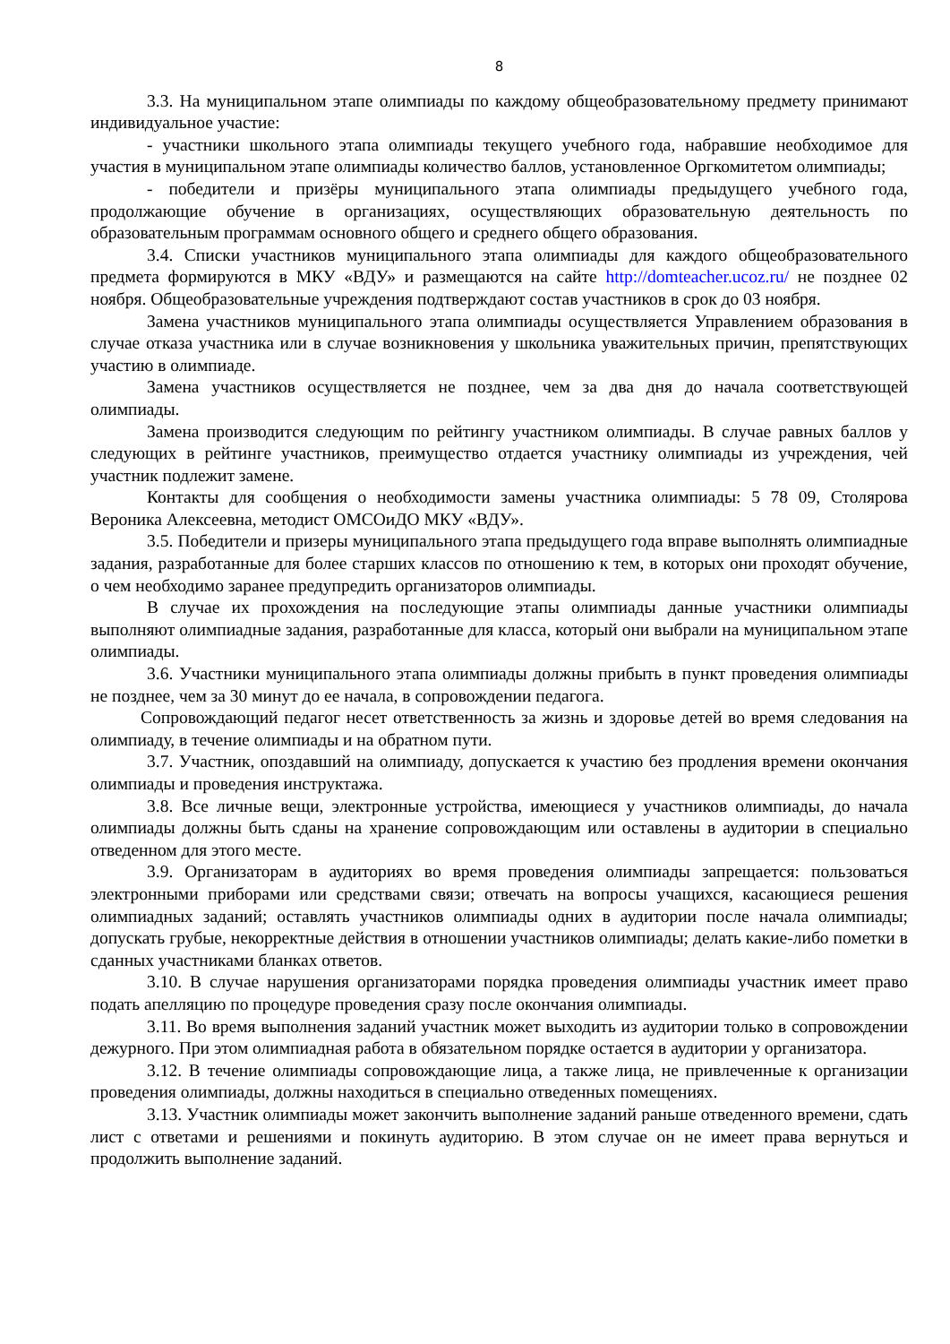8
3.3. На муниципальном этапе олимпиады по каждому общеобразовательному предмету принимают индивидуальное участие:
- участники школьного этапа олимпиады текущего учебного года, набравшие необходимое для участия в муниципальном этапе олимпиады количество баллов, установленное Оргкомитетом олимпиады;
- победители и призёры муниципального этапа олимпиады предыдущего учебного года, продолжающие обучение в организациях, осуществляющих образовательную деятельность по образовательным программам основного общего и среднего общего образования.
3.4. Списки участников муниципального этапа олимпиады для каждого общеобразовательного предмета формируются в МКУ «ВДУ» и размещаются на сайте http://domteacher.ucoz.ru/ не позднее 02 ноября. Общеобразовательные учреждения подтверждают состав участников в срок до 03 ноября.
Замена участников муниципального этапа олимпиады осуществляется Управлением образования в случае отказа участника или в случае возникновения у школьника уважительных причин, препятствующих участию в олимпиаде.
Замена участников осуществляется не позднее, чем за два дня до начала соответствующей олимпиады.
Замена производится следующим по рейтингу участником олимпиады. В случае равных баллов у следующих в рейтинге участников, преимущество отдается участнику олимпиады из учреждения, чей участник подлежит замене.
Контакты для сообщения о необходимости замены участника олимпиады: 5 78 09, Столярова Вероника Алексеевна, методист ОМСОиДО МКУ «ВДУ».
3.5. Победители и призеры муниципального этапа предыдущего года вправе выполнять олимпиадные задания, разработанные для более старших классов по отношению к тем, в которых они проходят обучение, о чем необходимо заранее предупредить организаторов олимпиады.
В случае их прохождения на последующие этапы олимпиады данные участники олимпиады выполняют олимпиадные задания, разработанные для класса, который они выбрали на муниципальном этапе олимпиады.
3.6. Участники муниципального этапа олимпиады должны прибыть в пункт проведения олимпиады не позднее, чем за 30 минут до ее начала, в сопровождении педагога.
Сопровождающий педагог несет ответственность за жизнь и здоровье детей во время следования на олимпиаду, в течение олимпиады и на обратном пути.
3.7. Участник, опоздавший на олимпиаду, допускается к участию без продления времени окончания олимпиады и проведения инструктажа.
3.8. Все личные вещи, электронные устройства, имеющиеся у участников олимпиады, до начала олимпиады должны быть сданы на хранение сопровождающим или оставлены в аудитории в специально отведенном для этого месте.
3.9. Организаторам в аудиториях во время проведения олимпиады запрещается: пользоваться электронными приборами или средствами связи; отвечать на вопросы учащихся, касающиеся решения олимпиадных заданий; оставлять участников олимпиады одних в аудитории после начала олимпиады; допускать грубые, некорректные действия в отношении участников олимпиады; делать какие-либо пометки в сданных участниками бланках ответов.
3.10. В случае нарушения организаторами порядка проведения олимпиады участник имеет право подать апелляцию по процедуре проведения сразу после окончания олимпиады.
3.11. Во время выполнения заданий участник может выходить из аудитории только в сопровождении дежурного. При этом олимпиадная работа в обязательном порядке остается в аудитории у организатора.
3.12. В течение олимпиады сопровождающие лица, а также лица, не привлеченные к организации проведения олимпиады, должны находиться в специально отведенных помещениях.
3.13. Участник олимпиады может закончить выполнение заданий раньше отведенного времени, сдать лист с ответами и решениями и покинуть аудиторию. В этом случае он не имеет права вернуться и продолжить выполнение заданий.